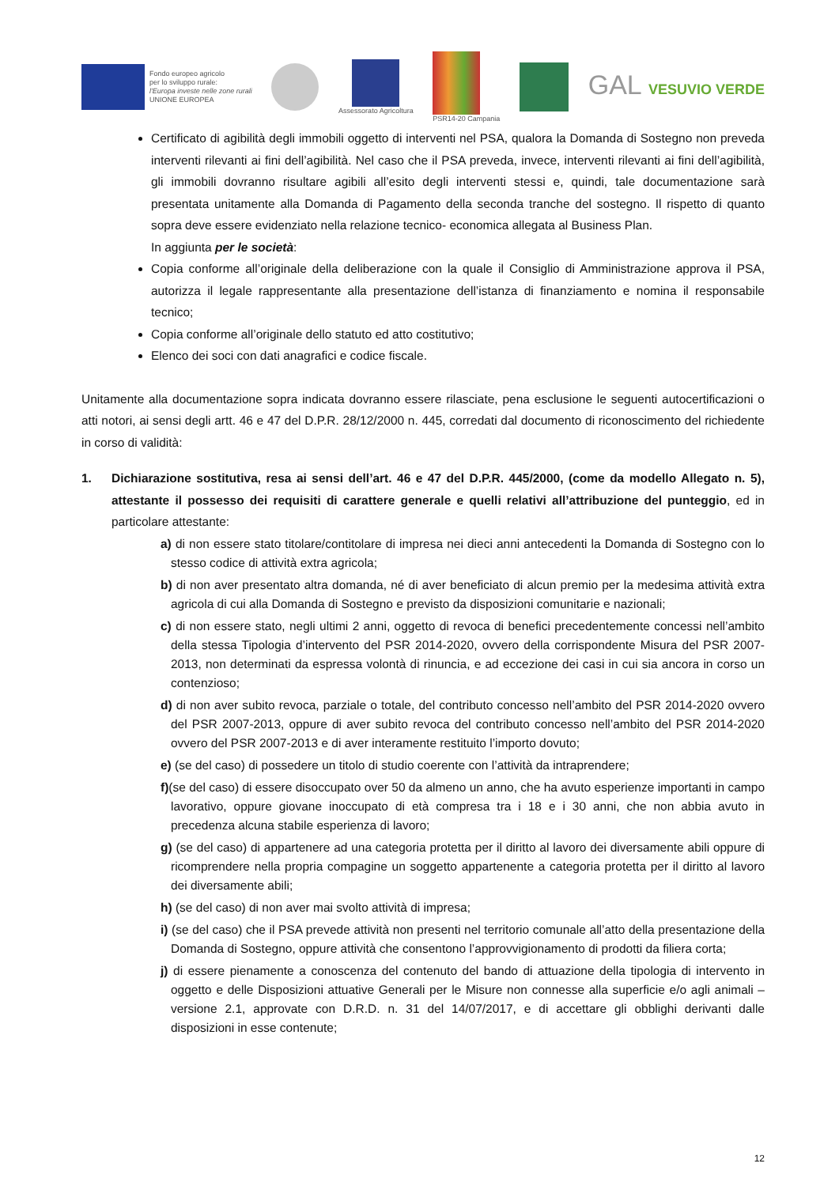Fondo europeo agricolo
per lo sviluppo rurale:
l'Europa investe nelle zone rurali
UNIONE EUROPEA
Assessorato Agricoltura PSR14-20 Campania
GAL VESUVIO VERDE
Certificato di agibilità degli immobili oggetto di interventi nel PSA, qualora la Domanda di Sostegno non preveda interventi rilevanti ai fini dell’agibilità. Nel caso che il PSA preveda, invece, interventi rilevanti ai fini dell’agibilità, gli immobili dovranno risultare agibili all’esito degli interventi stessi e, quindi, tale documentazione sarà presentata unitamente alla Domanda di Pagamento della seconda tranche del sostegno. Il rispetto di quanto sopra deve essere evidenziato nella relazione tecnico- economica allegata al Business Plan.
In aggiunta per le società:
Copia conforme all’originale della deliberazione con la quale il Consiglio di Amministrazione approva il PSA, autorizza il legale rappresentante alla presentazione dell’istanza di finanziamento e nomina il responsabile tecnico;
Copia conforme all’originale dello statuto ed atto costitutivo;
Elenco dei soci con dati anagrafici e codice fiscale.
Unitamente alla documentazione sopra indicata dovranno essere rilasciate, pena esclusione le seguenti autocertificazioni o atti notori, ai sensi degli artt. 46 e 47 del D.P.R. 28/12/2000 n. 445, corredati dal documento di riconoscimento del richiedente in corso di validità:
1. Dichiarazione sostitutiva, resa ai sensi dell’art. 46 e 47 del D.P.R. 445/2000, (come da modello Allegato n. 5), attestante il possesso dei requisiti di carattere generale e quelli relativi all’attribuzione del punteggio, ed in particolare attestante:
a) di non essere stato titolare/contitolare di impresa nei dieci anni antecedenti la Domanda di Sostegno con lo stesso codice di attività extra agricola;
b) di non aver presentato altra domanda, né di aver beneficiato di alcun premio per la medesima attività extra agricola di cui alla Domanda di Sostegno e previsto da disposizioni comunitarie e nazionali;
c) di non essere stato, negli ultimi 2 anni, oggetto di revoca di benefici precedentemente concessi nell’ambito della stessa Tipologia d’intervento del PSR 2014-2020, ovvero della corrispondente Misura del PSR 2007-2013, non determinati da espressa volontà di rinuncia, e ad eccezione dei casi in cui sia ancora in corso un contenzioso;
d) di non aver subito revoca, parziale o totale, del contributo concesso nell’ambito del PSR 2014-2020 ovvero del PSR 2007-2013, oppure di aver subito revoca del contributo concesso nell’ambito del PSR 2014-2020 ovvero del PSR 2007-2013 e di aver interamente restituito l’importo dovuto;
e) (se del caso) di possedere un titolo di studio coerente con l’attività da intraprendere;
f)(se del caso) di essere disoccupato over 50 da almeno un anno, che ha avuto esperienze importanti in campo lavorativo, oppure giovane inoccupato di età compresa tra i 18 e i 30 anni, che non abbia avuto in precedenza alcuna stabile esperienza di lavoro;
g) (se del caso) di appartenere ad una categoria protetta per il diritto al lavoro dei diversamente abili oppure di ricomprendere nella propria compagine un soggetto appartenente a categoria protetta per il diritto al lavoro dei diversamente abili;
h) (se del caso) di non aver mai svolto attività di impresa;
i) (se del caso) che il PSA prevede attività non presenti nel territorio comunale all’atto della presentazione della Domanda di Sostegno, oppure attività che consentono l’approvvigionamento di prodotti da filiera corta;
j) di essere pienamente a conoscenza del contenuto del bando di attuazione della tipologia di intervento in oggetto e delle Disposizioni attuative Generali per le Misure non connesse alla superficie e/o agli animali – versione 2.1, approvate con D.R.D. n. 31 del 14/07/2017, e di accettare gli obblighi derivanti dalle disposizioni in esse contenute;
12